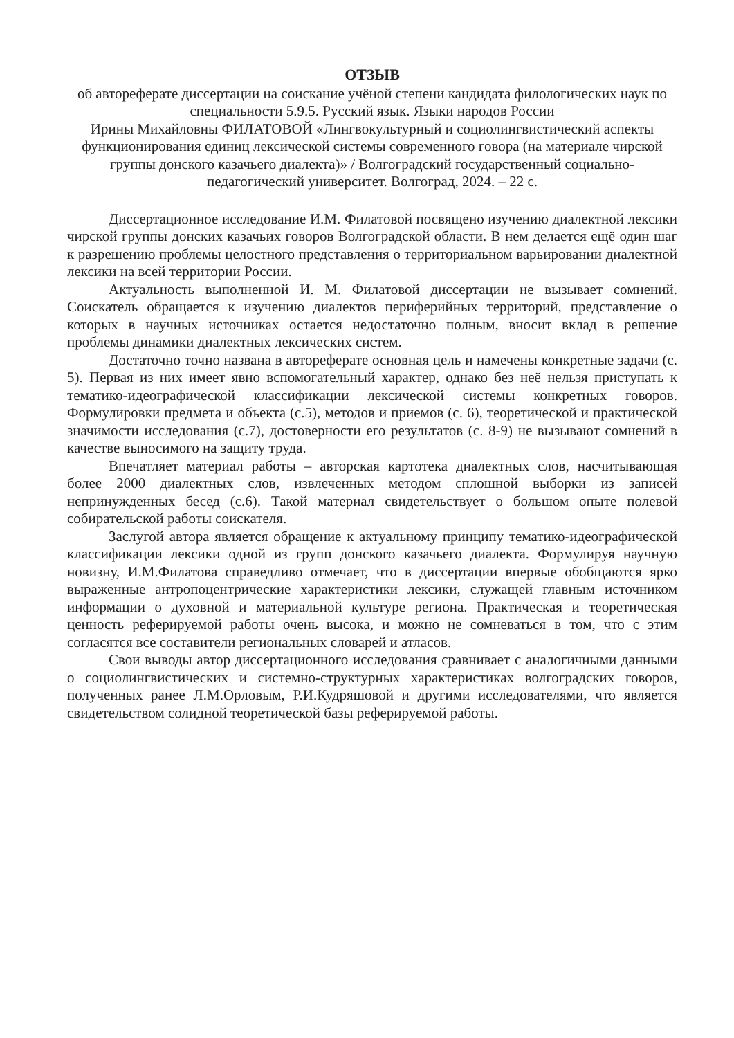ОТЗЫВ
об автореферате диссертации на соискание учёной степени кандидата филологических наук по специальности 5.9.5. Русский язык. Языки народов России
Ирины Михайловны ФИЛАТОВОЙ «Лингвокультурный и социолингвистический аспекты функционирования единиц лексической системы современного говора (на материале чирской группы донского казачьего диалекта)» / Волгоградский государственный социально-педагогический университет. Волгоград, 2024. – 22 с.
Диссертационное исследование И.М. Филатовой посвящено изучению диалектной лексики чирской группы донских казачьих говоров Волгоградской области. В нем делается ещё один шаг к разрешению проблемы целостного представления о территориальном варьировании диалектной лексики на всей территории России.
Актуальность выполненной И. М. Филатовой диссертации не вызывает сомнений. Соискатель обращается к изучению диалектов периферийных территорий, представление о которых в научных источниках остается недостаточно полным, вносит вклад в решение проблемы динамики диалектных лексических систем.
Достаточно точно названа в автореферате основная цель и намечены конкретные задачи (с. 5). Первая из них имеет явно вспомогательный характер, однако без неё нельзя приступать к тематико-идеографической классификации лексической системы конкретных говоров. Формулировки предмета и объекта (с.5), методов и приемов (с. 6), теоретической и практической значимости исследования (с.7), достоверности его результатов (с. 8-9) не вызывают сомнений в качестве выносимого на защиту труда.
Впечатляет материал работы – авторская картотека диалектных слов, насчитывающая более 2000 диалектных слов, извлеченных методом сплошной выборки из записей непринужденных бесед (с.6). Такой материал свидетельствует о большом опыте полевой собирательской работы соискателя.
Заслугой автора является обращение к актуальному принципу тематико-идеографической классификации лексики одной из групп донского казачьего диалекта. Формулируя научную новизну, И.М.Филатова справедливо отмечает, что в диссертации впервые обобщаются ярко выраженные антропоцентрические характеристики лексики, служащей главным источником информации о духовной и материальной культуре региона. Практическая и теоретическая ценность реферируемой работы очень высока, и можно не сомневаться в том, что с этим согласятся все составители региональных словарей и атласов.
Свои выводы автор диссертационного исследования сравнивает с аналогичными данными о социолингвистических и системно-структурных характеристиках волгоградских говоров, полученных ранее Л.М.Орловым, Р.И.Кудряшовой и другими исследователями, что является свидетельством солидной теоретической базы реферируемой работы.